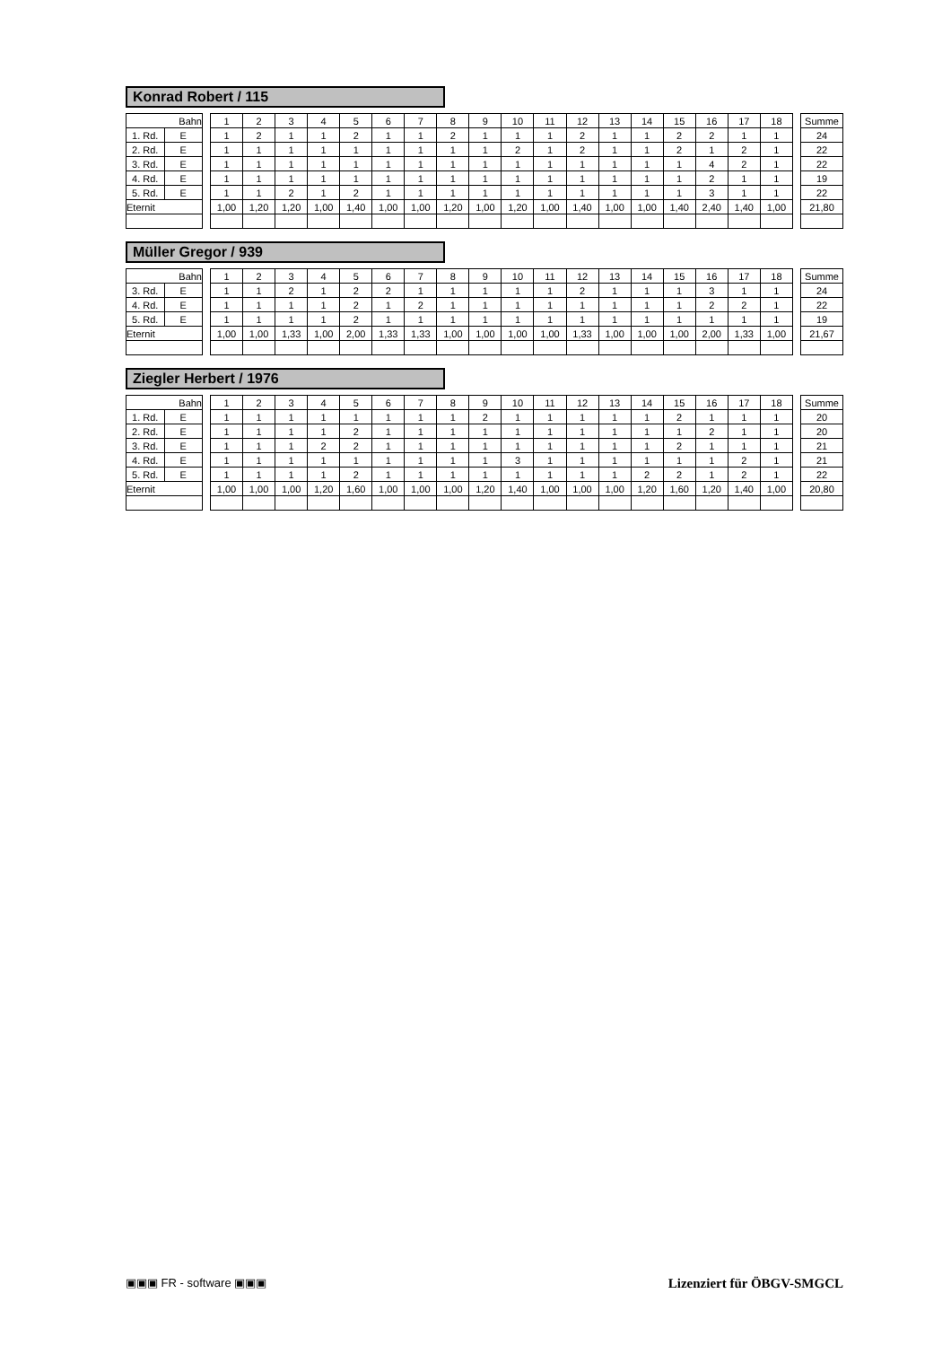Konrad Robert / 115
| Bahn | | | 1 | 2 | 3 | 4 | 5 | 6 | 7 | 8 | 9 | 10 | 11 | 12 | 13 | 14 | 15 | 16 | 17 | 18 | | Summe |
| 1. Rd. | E | | 1 | 2 | 1 | 1 | 2 | 1 | 1 | 2 | 1 | 1 | 1 | 2 | 1 | 1 | 2 | 2 | 1 | 1 | | 24 |
| 2. Rd. | E | | 1 | 1 | 1 | 1 | 1 | 1 | 1 | 1 | 1 | 2 | 1 | 2 | 1 | 1 | 2 | 1 | 2 | 1 | | 22 |
| 3. Rd. | E | | 1 | 1 | 1 | 1 | 1 | 1 | 1 | 1 | 1 | 1 | 1 | 1 | 1 | 1 | 1 | 4 | 2 | 1 | | 22 |
| 4. Rd. | E | | 1 | 1 | 1 | 1 | 1 | 1 | 1 | 1 | 1 | 1 | 1 | 1 | 1 | 1 | 1 | 2 | 1 | 1 | | 19 |
| 5. Rd. | E | | 1 | 1 | 2 | 1 | 2 | 1 | 1 | 1 | 1 | 1 | 1 | 1 | 1 | 1 | 1 | 3 | 1 | 1 | | 22 |
| Eternit | | | 1,00 | 1,20 | 1,20 | 1,00 | 1,40 | 1,00 | 1,00 | 1,20 | 1,00 | 1,20 | 1,00 | 1,40 | 1,00 | 1,00 | 1,40 | 2,40 | 1,40 | 1,00 | | 21,80 |
Müller Gregor / 939
| Bahn | | | 1 | 2 | 3 | 4 | 5 | 6 | 7 | 8 | 9 | 10 | 11 | 12 | 13 | 14 | 15 | 16 | 17 | 18 | | Summe |
| 3. Rd. | E | | 1 | 1 | 2 | 1 | 2 | 2 | 1 | 1 | 1 | 1 | 1 | 2 | 1 | 1 | 1 | 3 | 1 | 1 | | 24 |
| 4. Rd. | E | | 1 | 1 | 1 | 1 | 2 | 1 | 2 | 1 | 1 | 1 | 1 | 1 | 1 | 1 | 1 | 2 | 2 | 1 | | 22 |
| 5. Rd. | E | | 1 | 1 | 1 | 1 | 2 | 1 | 1 | 1 | 1 | 1 | 1 | 1 | 1 | 1 | 1 | 1 | 1 | 1 | | 19 |
| Eternit | | | 1,00 | 1,00 | 1,33 | 1,00 | 2,00 | 1,33 | 1,33 | 1,00 | 1,00 | 1,00 | 1,00 | 1,33 | 1,00 | 1,00 | 1,00 | 2,00 | 1,33 | 1,00 | | 21,67 |
Ziegler Herbert / 1976
| Bahn | | | 1 | 2 | 3 | 4 | 5 | 6 | 7 | 8 | 9 | 10 | 11 | 12 | 13 | 14 | 15 | 16 | 17 | 18 | | Summe |
| 1. Rd. | E | | 1 | 1 | 1 | 1 | 1 | 1 | 1 | 1 | 2 | 1 | 1 | 1 | 1 | 1 | 2 | 1 | 1 | 1 | | 20 |
| 2. Rd. | E | | 1 | 1 | 1 | 1 | 2 | 1 | 1 | 1 | 1 | 1 | 1 | 1 | 1 | 1 | 1 | 2 | 1 | 1 | | 20 |
| 3. Rd. | E | | 1 | 1 | 1 | 2 | 2 | 1 | 1 | 1 | 1 | 1 | 1 | 1 | 1 | 1 | 2 | 1 | 1 | 1 | | 21 |
| 4. Rd. | E | | 1 | 1 | 1 | 1 | 1 | 1 | 1 | 1 | 1 | 3 | 1 | 1 | 1 | 1 | 1 | 1 | 2 | 1 | | 21 |
| 5. Rd. | E | | 1 | 1 | 1 | 1 | 2 | 1 | 1 | 1 | 1 | 1 | 1 | 1 | 1 | 2 | 2 | 1 | 2 | 1 | | 22 |
| Eternit | | | 1,00 | 1,00 | 1,00 | 1,20 | 1,60 | 1,00 | 1,00 | 1,00 | 1,20 | 1,40 | 1,00 | 1,00 | 1,00 | 1,20 | 1,60 | 1,20 | 1,40 | 1,00 | | 20,80 |
▣▣▣ FR - software ▣▣▣ Lizenziert für ÖBGV-SMGCL